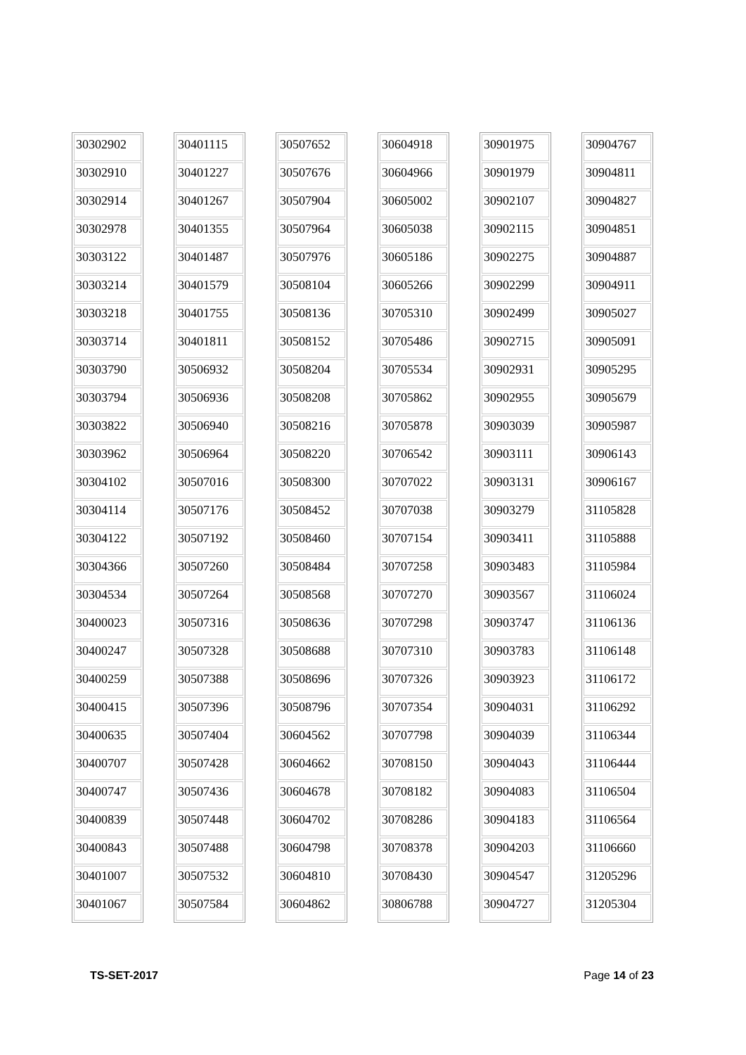| 30302902 |
| 30302910 |
| 30302914 |
| 30302978 |
| 30303122 |
| 30303214 |
| 30303218 |
| 30303714 |
| 30303790 |
| 30303794 |
| 30303822 |
| 30303962 |
| 30304102 |
| 30304114 |
| 30304122 |
| 30304366 |
| 30304534 |
| 30400023 |
| 30400247 |
| 30400259 |
| 30400415 |
| 30400635 |
| 30400707 |
| 30400747 |
| 30400839 |
| 30400843 |
| 30401007 |
| 30401067 |
| 30401115 |
| 30401227 |
| 30401267 |
| 30401355 |
| 30401487 |
| 30401579 |
| 30401755 |
| 30401811 |
| 30506932 |
| 30506936 |
| 30506940 |
| 30506964 |
| 30507016 |
| 30507176 |
| 30507192 |
| 30507260 |
| 30507264 |
| 30507316 |
| 30507328 |
| 30507388 |
| 30507396 |
| 30507404 |
| 30507428 |
| 30507436 |
| 30507448 |
| 30507488 |
| 30507532 |
| 30507584 |
| 30507652 |
| 30507676 |
| 30507904 |
| 30507964 |
| 30507976 |
| 30508104 |
| 30508136 |
| 30508152 |
| 30508204 |
| 30508208 |
| 30508216 |
| 30508220 |
| 30508300 |
| 30508452 |
| 30508460 |
| 30508484 |
| 30508568 |
| 30508636 |
| 30508688 |
| 30508696 |
| 30508796 |
| 30604562 |
| 30604662 |
| 30604678 |
| 30604702 |
| 30604798 |
| 30604810 |
| 30604862 |
| 30604918 |
| 30604966 |
| 30605002 |
| 30605038 |
| 30605186 |
| 30605266 |
| 30705310 |
| 30705486 |
| 30705534 |
| 30705862 |
| 30705878 |
| 30706542 |
| 30707022 |
| 30707038 |
| 30707154 |
| 30707258 |
| 30707270 |
| 30707298 |
| 30707310 |
| 30707326 |
| 30707354 |
| 30707798 |
| 30708150 |
| 30708182 |
| 30708286 |
| 30708378 |
| 30708430 |
| 30806788 |
| 30901975 |
| 30901979 |
| 30902107 |
| 30902115 |
| 30902275 |
| 30902299 |
| 30902499 |
| 30902715 |
| 30902931 |
| 30902955 |
| 30903039 |
| 30903111 |
| 30903131 |
| 30903279 |
| 30903411 |
| 30903483 |
| 30903567 |
| 30903747 |
| 30903783 |
| 30903923 |
| 30904031 |
| 30904039 |
| 30904043 |
| 30904083 |
| 30904183 |
| 30904203 |
| 30904547 |
| 30904727 |
| 30904767 |
| 30904811 |
| 30904827 |
| 30904851 |
| 30904887 |
| 30904911 |
| 30905027 |
| 30905091 |
| 30905295 |
| 30905679 |
| 30905987 |
| 30906143 |
| 30906167 |
| 31105828 |
| 31105888 |
| 31105984 |
| 31106024 |
| 31106136 |
| 31106148 |
| 31106172 |
| 31106292 |
| 31106344 |
| 31106444 |
| 31106504 |
| 31106564 |
| 31106660 |
| 31205296 |
| 31205304 |
TS-SET-2017 Page 14 of 23